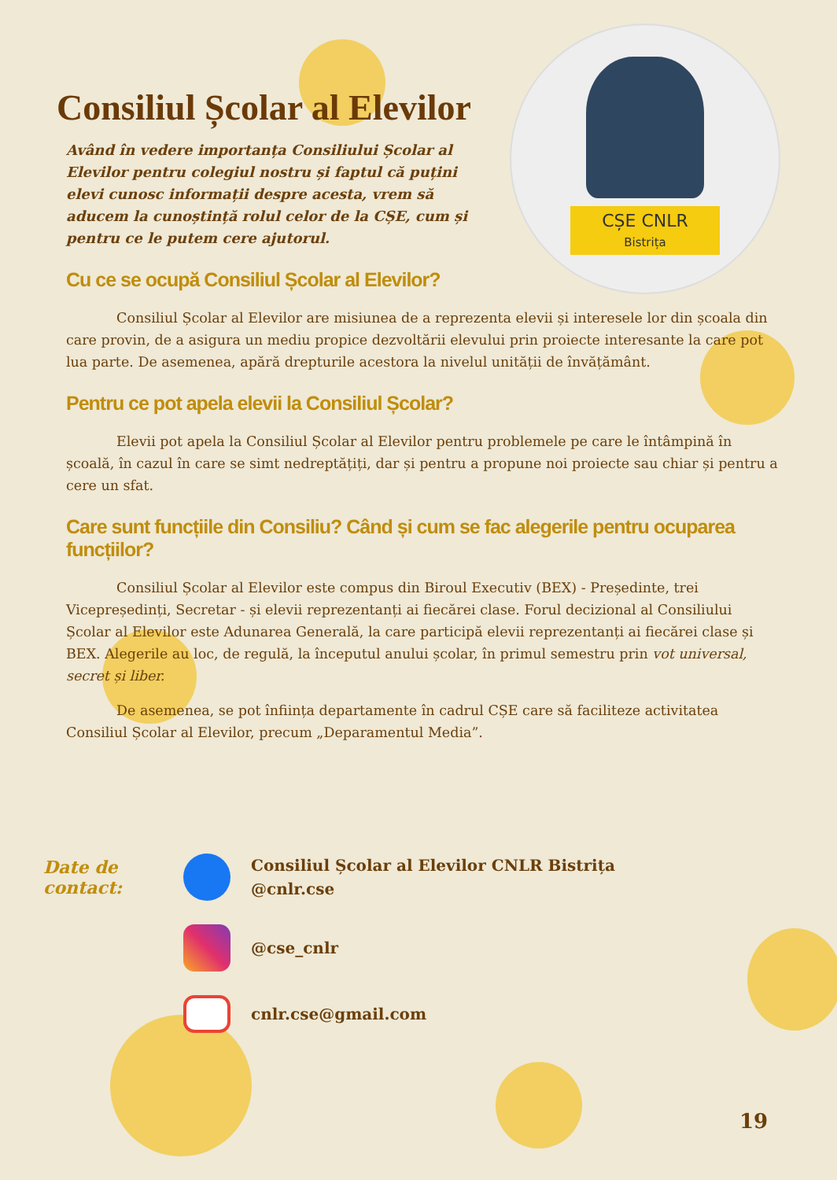CȘE CNLR
Bistrița
Consiliul Școlar al Elevilor
Având în vedere importanța Consiliului Școlar al Elevilor pentru colegiul nostru și faptul că puțini elevi cunosc informații despre acesta, vrem să aducem la cunoștință rolul celor de la CȘE, cum și pentru ce le putem cere ajutorul.
Cu ce se ocupă Consiliul Școlar al Elevilor?
Consiliul Școlar al Elevilor are misiunea de a reprezenta elevii și interesele lor din școala din care provin, de a asigura un mediu propice dezvoltării elevului prin proiecte interesante la care pot lua parte. De asemenea, apără drepturile acestora la nivelul unității de învățământ.
Pentru ce pot apela elevii la Consiliul Școlar?
Elevii pot apela la Consiliul Școlar al Elevilor pentru problemele pe care le întâmpină în școală, în cazul în care se simt nedreptățiți, dar și pentru a propune noi proiecte sau chiar și pentru a cere un sfat.
Care sunt funcțiile din Consiliu? Când și cum se fac alegerile pentru ocuparea funcțiilor?
Consiliul Școlar al Elevilor este compus din Biroul Executiv (BEX) - Președinte, trei Vicepreședinți, Secretar - și elevii reprezentanți ai fiecărei clase. Forul decizional al Consiliului Școlar al Elevilor este Adunarea Generală, la care participă elevii reprezentanți ai fiecărei clase și BEX. Alegerile au loc, de regulă, la începutul anului școlar, în primul semestru prin vot universal, secret și liber.
De asemenea, se pot înființa departamente în cadrul CȘE care să faciliteze activitatea Consiliul Școlar al Elevilor, precum „Deparamentul Media”.
Date de contact:
Consiliul Școlar al Elevilor CNLR Bistrița
@cnlr.cse
@cse_cnlr
cnlr.cse@gmail.com
19